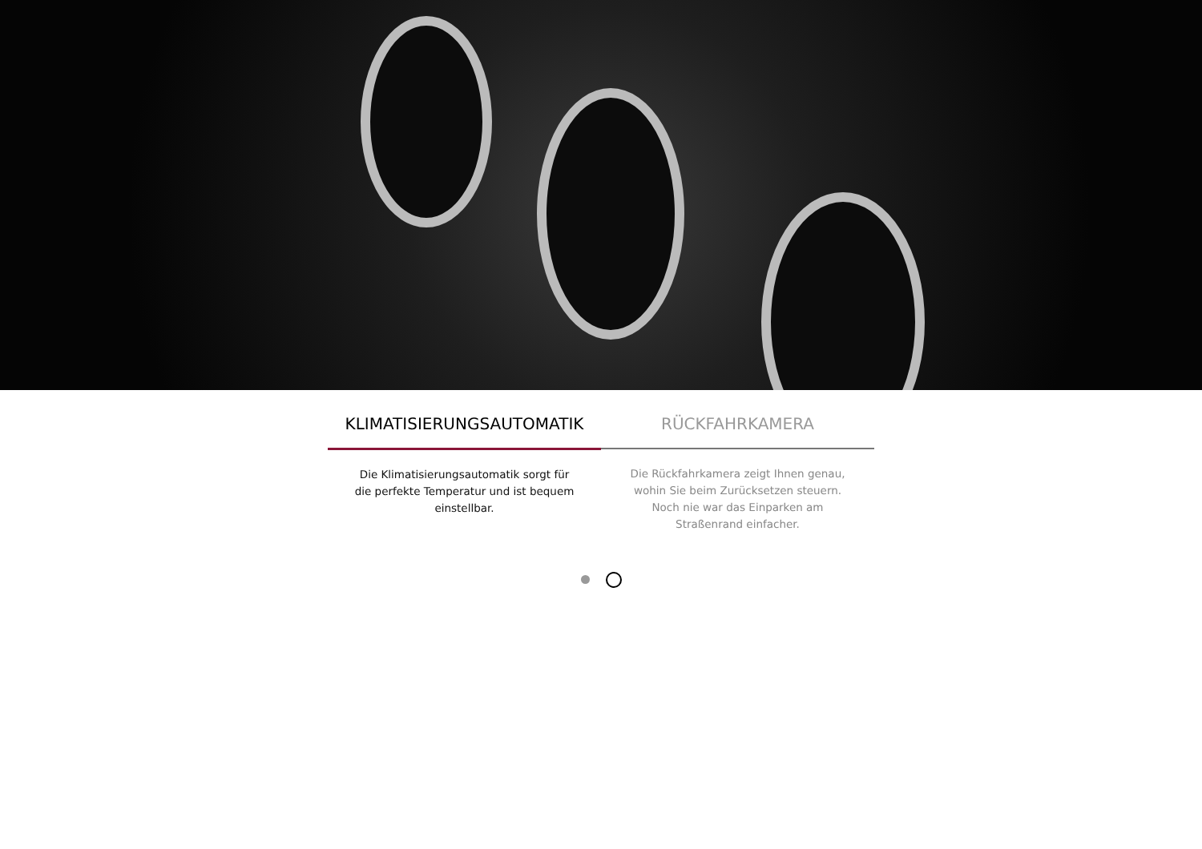KLIMATISIERUNGSAUTOMATIK
Die Klimatisierungsautomatik sorgt für die perfekte Temperatur und ist bequem einstellbar.
RÜCKFAHRKAMERA
Die Rückfahrkamera zeigt Ihnen genau, wohin Sie beim Zurücksetzen steuern. Noch nie war das Einparken am Straßenrand einfacher.